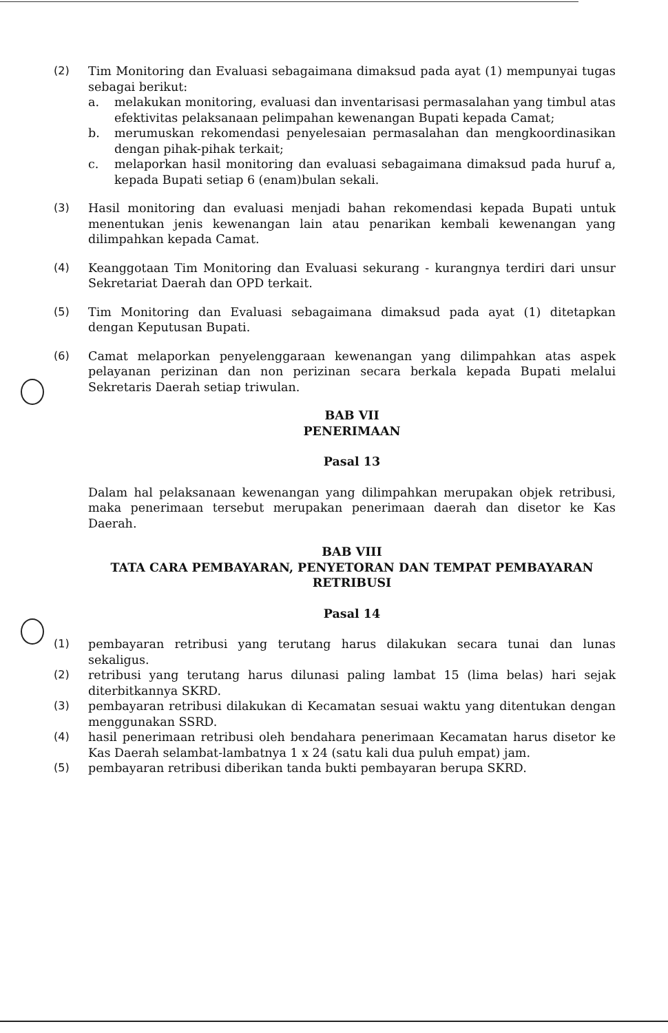(2) Tim Monitoring dan Evaluasi sebagaimana dimaksud pada ayat (1) mempunyai tugas sebagai berikut:
a. melakukan monitoring, evaluasi dan inventarisasi permasalahan yang timbul atas efektivitas pelaksanaan pelimpahan kewenangan Bupati kepada Camat;
b. merumuskan rekomendasi penyelesaian permasalahan dan mengkoordinasikan dengan pihak-pihak terkait;
c. melaporkan hasil monitoring dan evaluasi sebagaimana dimaksud pada huruf a, kepada Bupati setiap 6 (enam)bulan sekali.
(3) Hasil monitoring dan evaluasi menjadi bahan rekomendasi kepada Bupati untuk menentukan jenis kewenangan lain atau penarikan kembali kewenangan yang dilimpahkan kepada Camat.
(4) Keanggotaan Tim Monitoring dan Evaluasi sekurang - kurangnya terdiri dari unsur Sekretariat Daerah dan OPD terkait.
(5) Tim Monitoring dan Evaluasi sebagaimana dimaksud pada ayat (1) ditetapkan dengan Keputusan Bupati.
(6) Camat melaporkan penyelenggaraan kewenangan yang dilimpahkan atas aspek pelayanan perizinan dan non perizinan secara berkala kepada Bupati melalui Sekretaris Daerah setiap triwulan.
BAB VII
PENERIMAAN
Pasal 13
Dalam hal pelaksanaan kewenangan yang dilimpahkan merupakan objek retribusi, maka penerimaan tersebut merupakan penerimaan daerah dan disetor ke Kas Daerah.
BAB VIII
TATA CARA PEMBAYARAN, PENYETORAN DAN TEMPAT PEMBAYARAN
RETRIBUSI
Pasal 14
(1) pembayaran retribusi yang terutang harus dilakukan secara tunai dan lunas sekaligus.
(2) retribusi yang terutang harus dilunasi paling lambat 15 (lima belas) hari sejak diterbitkannya SKRD.
(3) pembayaran retribusi dilakukan di Kecamatan sesuai waktu yang ditentukan dengan menggunakan SSRD.
(4) hasil penerimaan retribusi oleh bendahara penerimaan Kecamatan harus disetor ke Kas Daerah selambat-lambatnya 1 x 24 (satu kali dua puluh empat) jam.
(5) pembayaran retribusi diberikan tanda bukti pembayaran berupa SKRD.